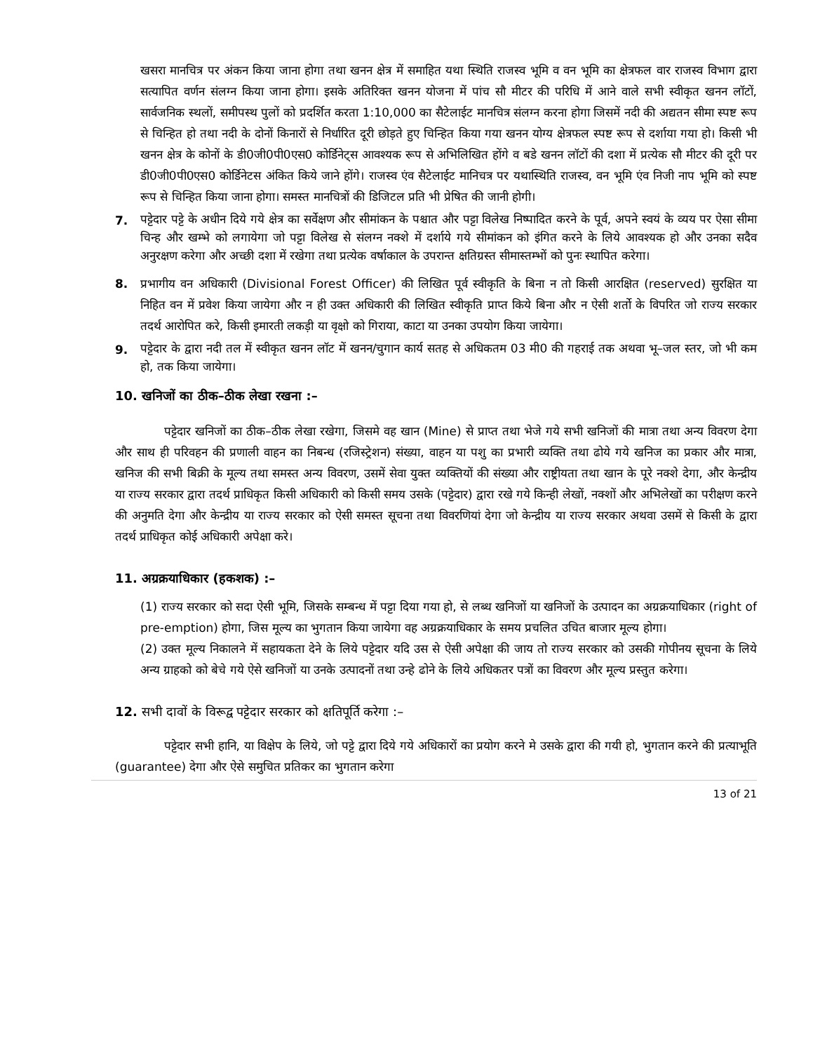खसरा मानचित्र पर अंकन किया जाना होगा तथा खनन क्षेत्र में समाहित यथा स्थिति राजस्व भूमि व वन भूमि का क्षेत्रफल वार राजस्व विभाग द्वारा सत्यापित वर्णन संलग्न किया जाना होगा। इसके अतिरिक्त खनन योजना में पांच सौ मीटर की परिधि में आने वाले सभी स्वीकृत खनन लॉटों, सार्वजनिक स्थलों, समीपस्थ पुलों को प्रदर्शित करता 1:10,000 का सैटेलाईट मानचित्र संलग्न करना होगा जिसमें नदी की अद्यतन सीमा स्पष्ट रूप से चिन्हित हो तथा नदी के दोनों किनारों से निर्धारित दूरी छोड़ते हुए चिन्हित किया गया खनन योग्य क्षेत्रफल स्पष्ट रूप से दर्शाया गया हो। किसी भी खनन क्षेत्र के कोनों के डी0जी0पी0एस0 कोर्डिनेट्स आवश्यक रूप से अभिलिखित होंगे व बडे खनन लॉटों की दशा में प्रत्येक सौ मीटर की दूरी पर डी0जी0पी0एस0 कोर्डिनेटस अंकित किये जाने होंगे। राजस्व एंव सैटेलाईट मानिचत्र पर यथास्थिति राजस्व, वन भूमि एंव निजी नाप भूमि को स्पष्ट रूप से चिन्हित किया जाना होगा। समस्त मानचित्रों की डिजिटल प्रति भी प्रेषित की जानी होगी।
7.
पट्टेदार पट्टे के अधीन दिये गये क्षेत्र का सर्वेक्षण और सीमांकन के पश्चात और पट्टा विलेख निष्पादित करने के पूर्व, अपने स्वयं के व्यय पर ऐसा सीमा चिन्ह और खम्भे को लगायेगा जो पट्टा विलेख से संलग्न नक्शे में दर्शाये गये सीमांकन को इंगित करने के लिये आवश्यक हो और उनका सदैव अनुरक्षण करेगा और अच्छी दशा में रखेगा तथा प्रत्येक वर्षाकाल के उपरान्त क्षतिग्रस्त सीमास्तम्भों को पुनः स्थापित करेगा।
8. प्रभागीय वन अधिकारी (Divisional Forest Officer) की लिखित पूर्व स्वीकृति के बिना न तो किसी आरक्षित (reserved) सुरक्षित या निहित वन में प्रवेश किया जायेगा और न ही उक्त अधिकारी की लिखित स्वीकृति प्राप्त किये बिना और न ऐसी शर्तो के विपरित जो राज्य सरकार तदर्थ आरोपित करे, किसी इमारती लकड़ी या वृक्षो को गिराया, काटा या उनका उपयोग किया जायेगा।
9.
पट्टेदार के द्वारा नदी तल में स्वीकृत खनन लॉट में खनन/चुगान कार्य सतह से अधिकतम 03 मी0 की गहराई तक अथवा भू–जल स्तर, जो भी कम हो, तक किया जायेगा।
10. खनिजों का ठीक–ठीक लेखा रखना :–
पट्टेदार खनिजों का ठीक–ठीक लेखा रखेगा, जिसमे वह खान (Mine) से प्राप्त तथा भेजे गये सभी खनिजों की मात्रा तथा अन्य विवरण देगा और साथ ही परिवहन की प्रणाली वाहन का निबन्ध (रजिस्ट्रेशन) संख्या, वाहन या पशु का प्रभारी व्यक्ति तथा ढोये गये खनिज का प्रकार और मात्रा, खनिज की सभी बिक्री के मूल्य तथा समस्त अन्य विवरण, उसमें सेवा युक्त व्यक्तियों की संख्या और राष्ट्रीयता तथा खान के पूरे नक्शे देगा, और केन्द्रीय या राज्य सरकार द्वारा तदर्थ प्राधिकृत किसी अधिकारी को किसी समय उसके (पट्टेदार) द्वारा रखे गये किन्ही लेखों, नक्शों और अभिलेखों का परीक्षण करने की अनुमति देगा और केन्द्रीय या राज्य सरकार को ऐसी समस्त सूचना तथा विवरणियां देगा जो केन्द्रीय या राज्य सरकार अथवा उसमें से किसी के द्वारा तदर्थ प्राधिकृत कोई अधिकारी अपेक्षा करे।
11. अग्रक्रयाधिकार (हकशक) :–
(1) राज्य सरकार को सदा ऐसी भूमि, जिसके सम्बन्ध में पट्टा दिया गया हो, से लब्ध खनिजों या खनिजों के उत्पादन का अग्रक्रयाधिकार (right of pre-emption) होगा, जिस मूल्य का भुगतान किया जायेगा वह अग्रक्रयाधिकार के समय प्रचलित उचित बाजार मूल्य होगा।
(2) उक्त मूल्य निकालने में सहायकता देने के लिये पट्टेदार यदि उस से ऐसी अपेक्षा की जाय तो राज्य सरकार को उसकी गोपीनय सूचना के लिये अन्य ग्राहको को बेचे गये ऐसे खनिजों या उनके उत्पादनों तथा उन्हे ढोने के लिये अधिकतर पत्रों का विवरण और मूल्य प्रस्तुत करेगा।
12. सभी दावों के विरूद्व पट्टेदार सरकार को क्षतिपूर्ति करेगा :–
पट्टेदार सभी हानि, या विक्षेप के लिये, जो पट्टे द्वारा दिये गये अधिकारों का प्रयोग करने मे उसके द्वारा की गयी हो, भुगतान करने की प्रत्याभूति (guarantee) देगा और ऐसे समुचित प्रतिकर का भुगतान करेगा
13 of 21